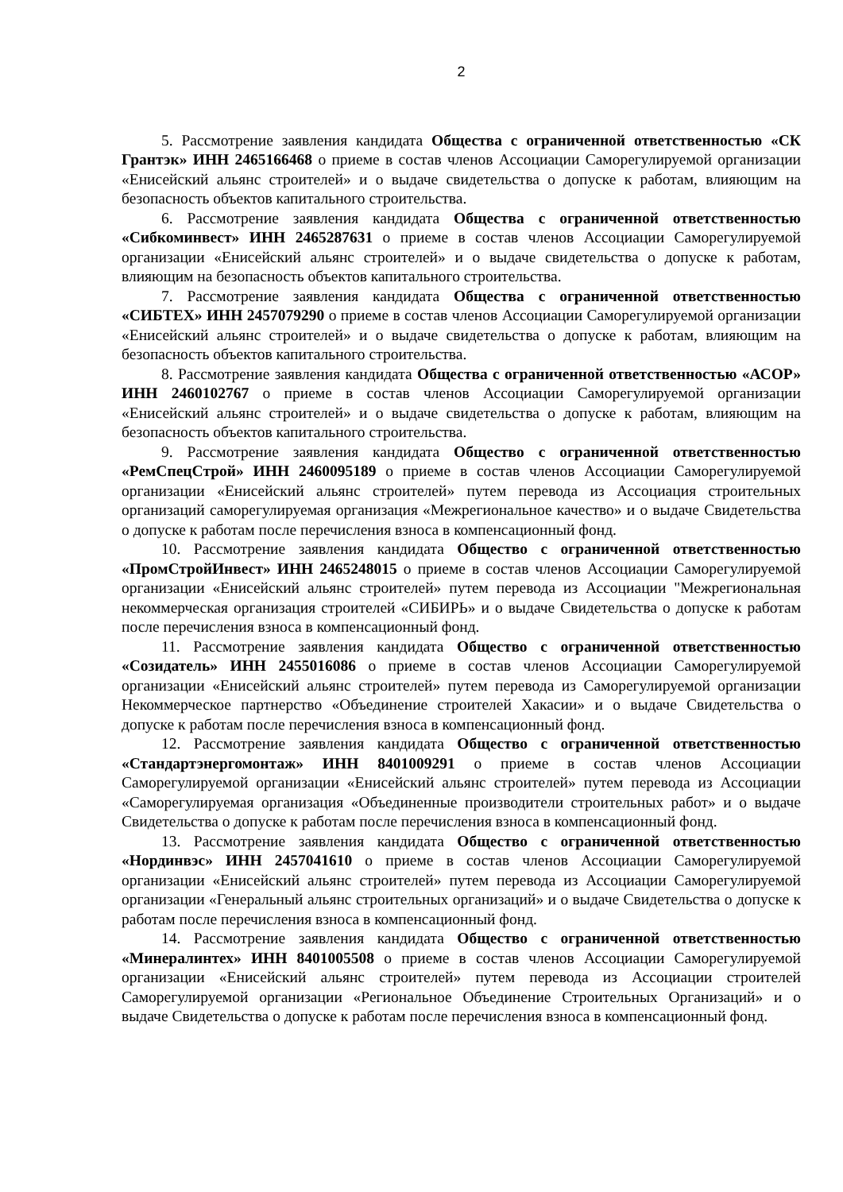2
5. Рассмотрение заявления кандидата Общества с ограниченной ответственностью «СК Грантэк» ИНН 2465166468 о приеме в состав членов Ассоциации Саморегулируемой организации «Енисейский альянс строителей» и о выдаче свидетельства о допуске к работам, влияющим на безопасность объектов капитального строительства.
6. Рассмотрение заявления кандидата Общества с ограниченной ответственностью «Сибкоминвест» ИНН 2465287631 о приеме в состав членов Ассоциации Саморегулируемой организации «Енисейский альянс строителей» и о выдаче свидетельства о допуске к работам, влияющим на безопасность объектов капитального строительства.
7. Рассмотрение заявления кандидата Общества с ограниченной ответственностью «СИБТЕХ» ИНН 2457079290 о приеме в состав членов Ассоциации Саморегулируемой организации «Енисейский альянс строителей» и о выдаче свидетельства о допуске к работам, влияющим на безопасность объектов капитального строительства.
8. Рассмотрение заявления кандидата Общества с ограниченной ответственностью «АСОР» ИНН 2460102767 о приеме в состав членов Ассоциации Саморегулируемой организации «Енисейский альянс строителей» и о выдаче свидетельства о допуске к работам, влияющим на безопасность объектов капитального строительства.
9. Рассмотрение заявления кандидата Общество с ограниченной ответственностью «РемСпецСтрой» ИНН 2460095189 о приеме в состав членов Ассоциации Саморегулируемой организации «Енисейский альянс строителей» путем перевода из Ассоциация строительных организаций саморегулируемая организация «Межрегиональное качество» и о выдаче Свидетельства о допуске к работам после перечисления взноса в компенсационный фонд.
10. Рассмотрение заявления кандидата Общество с ограниченной ответственностью «ПромСтройИнвест» ИНН 2465248015 о приеме в состав членов Ассоциации Саморегулируемой организации «Енисейский альянс строителей» путем перевода из Ассоциации "Межрегиональная некоммерческая организация строителей «СИБИРЬ» и о выдаче Свидетельства о допуске к работам после перечисления взноса в компенсационный фонд.
11. Рассмотрение заявления кандидата Общество с ограниченной ответственностью «Созидатель» ИНН 2455016086 о приеме в состав членов Ассоциации Саморегулируемой организации «Енисейский альянс строителей» путем перевода из Саморегулируемой организации Некоммерческое партнерство «Объединение строителей Хакасии» и о выдаче Свидетельства о допуске к работам после перечисления взноса в компенсационный фонд.
12. Рассмотрение заявления кандидата Общество с ограниченной ответственностью «Стандартэнергомонтаж» ИНН 8401009291 о приеме в состав членов Ассоциации Саморегулируемой организации «Енисейский альянс строителей» путем перевода из Ассоциации «Саморегулируемая организация «Объединенные производители строительных работ» и о выдаче Свидетельства о допуске к работам после перечисления взноса в компенсационный фонд.
13. Рассмотрение заявления кандидата Общество с ограниченной ответственностью «Нординвэс» ИНН 2457041610 о приеме в состав членов Ассоциации Саморегулируемой организации «Енисейский альянс строителей» путем перевода из Ассоциации Саморегулируемой организации «Генеральный альянс строительных организаций» и о выдаче Свидетельства о допуске к работам после перечисления взноса в компенсационный фонд.
14. Рассмотрение заявления кандидата Общество с ограниченной ответственностью «Минералинтех» ИНН 8401005508 о приеме в состав членов Ассоциации Саморегулируемой организации «Енисейский альянс строителей» путем перевода из Ассоциации строителей Саморегулируемой организации «Региональное Объединение Строительных Организаций» и о выдаче Свидетельства о допуске к работам после перечисления взноса в компенсационный фонд.